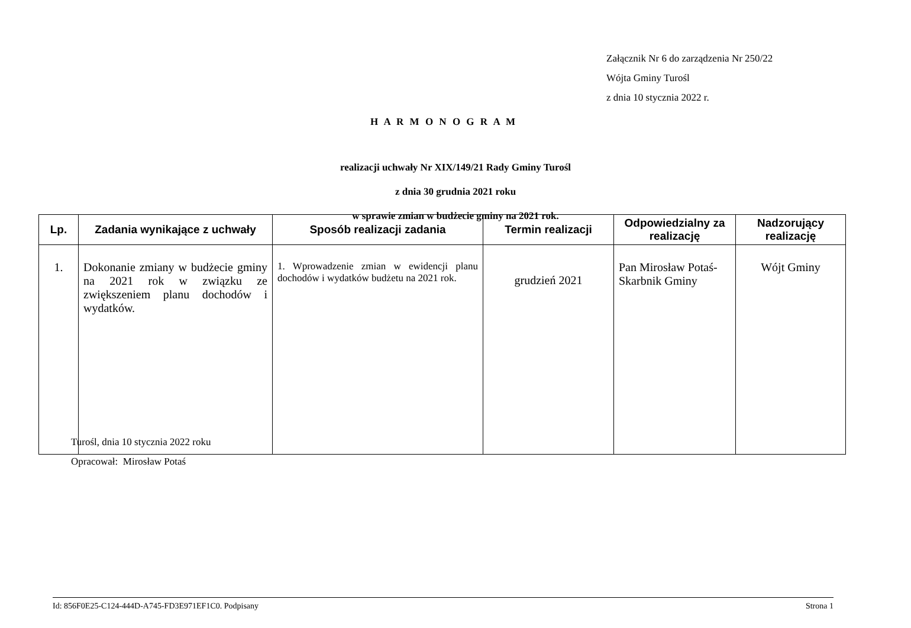Załącznik Nr 6 do zarządzenia Nr 250/22
Wójta Gminy Turośl
z dnia 10 stycznia 2022 r.
H A R M O N O G R A M
realizacji uchwały Nr XIX/149/21 Rady Gminy Turośl
z dnia 30 grudnia 2021 roku
w sprawie zmian w budżecie gminy na 2021 rok.
| Lp. | Zadania wynikające z uchwały | Sposób realizacji zadania | Termin realizacji | Odpowiedzialny za realizację | Nadzorujący realizację |
| --- | --- | --- | --- | --- | --- |
| 1. | Dokonanie zmiany w budżecie gminy na 2021 rok w związku ze zwiększeniem planu dochodów i wydatków. | 1. Wprowadzenie zmian w ewidencji planu dochodów i wydatków budżetu na 2021 rok. | grudzień 2021 | Pan Mirosław Potaś-Skarbnik Gminy | Wójt Gminy |
Turośl, dnia 10 stycznia 2022 roku
Opracował: Mirosław Potaś
Id: 856F0E25-C124-444D-A745-FD3E971EF1C0. Podpisany Strona 1